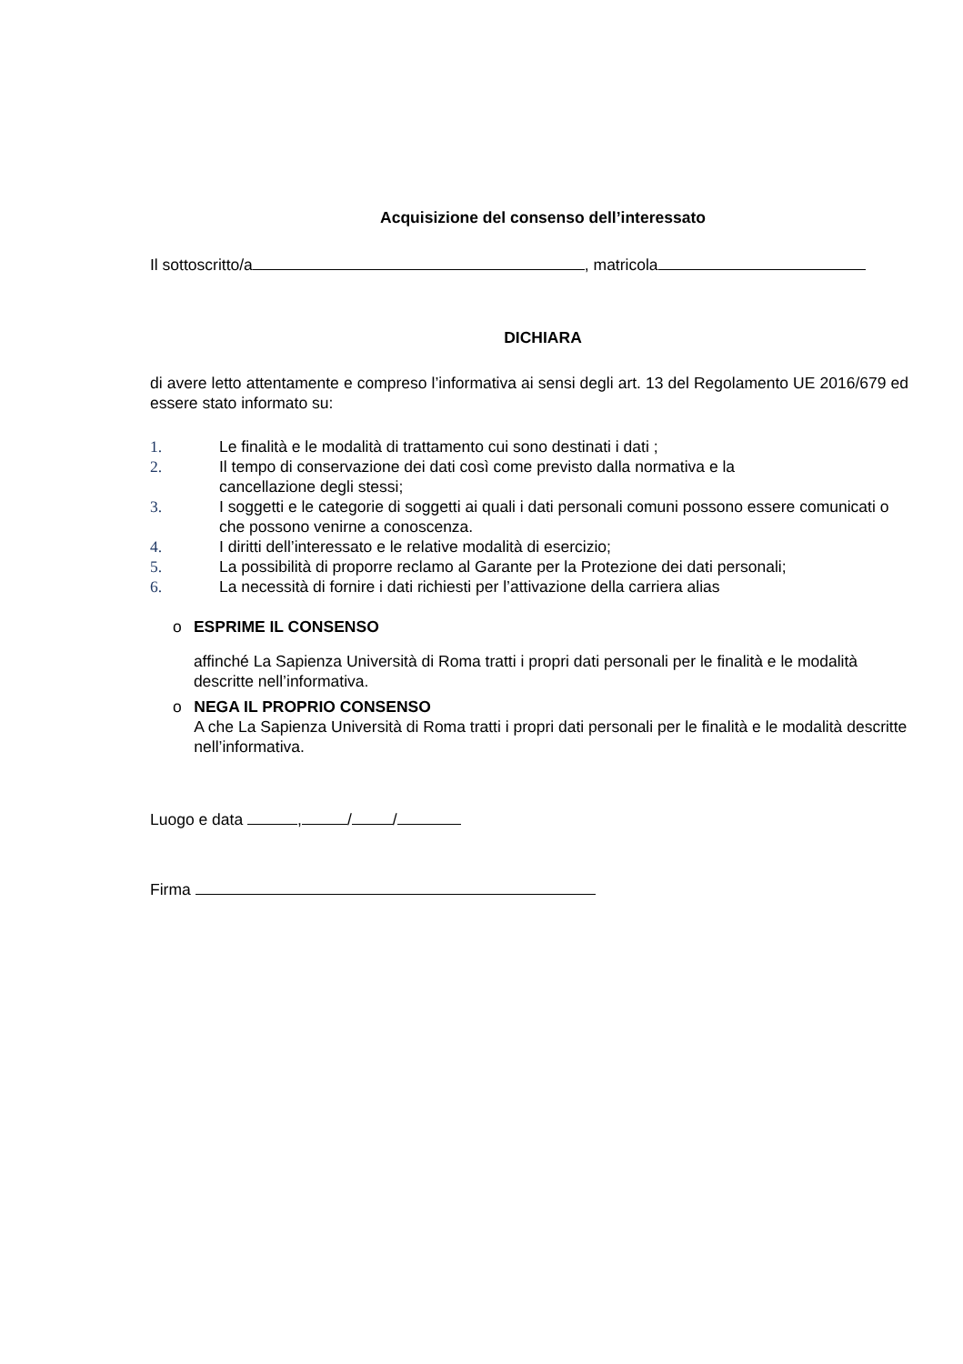Acquisizione del consenso dell’interessato
Il sottoscritto/a , matricola
DICHIARA
di avere letto attentamente e compreso l’informativa ai sensi degli art. 13 del Regolamento UE 2016/679 ed essere stato informato su:
1. Le finalità e le modalità di trattamento cui sono destinati i dati ;
2. Il tempo di conservazione dei dati così come previsto dalla normativa e la
cancellazione degli stessi;
3. I soggetti e le categorie di soggetti ai quali i dati personali comuni possono essere comunicati o che possono venirne a conoscenza.
4. I diritti dell’interessato e le relative modalità di esercizio;
5. La possibilità di proporre reclamo al Garante per la Protezione dei dati personali;
6. La necessità di fornire i dati richiesti per l’attivazione della carriera alias
o ESPRIME IL CONSENSO
affinché La Sapienza Università di Roma tratti i propri dati personali per le finalità e le modalità descritte nell’informativa.
o NEGA IL PROPRIO CONSENSO
A che La Sapienza Università di Roma tratti i propri dati personali per le finalità e le modalità descritte nell’informativa.
Luogo e data , / /
Firma